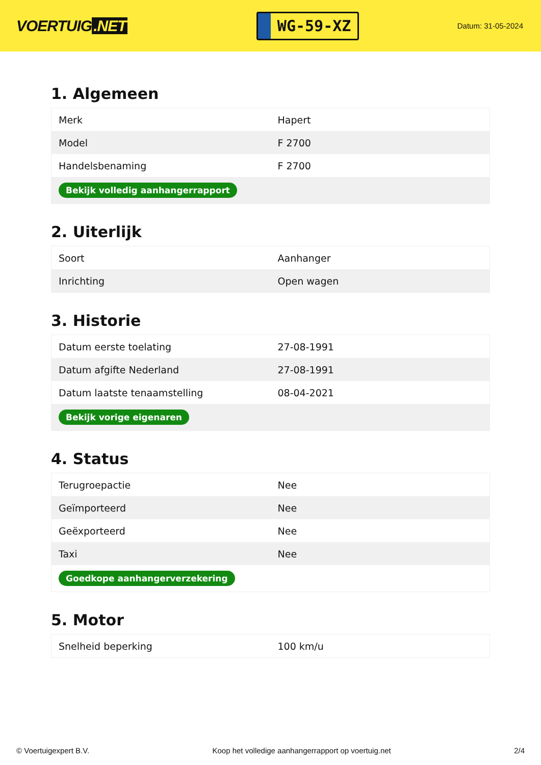VOERTUIG.NET
WG-59-XZ
Datum: 31-05-2024
1. Algemeen
| Merk | Hapert |
| Model | F 2700 |
| Handelsbenaming | F 2700 |
| Bekijk volledig aanhangerrapport | |
2. Uiterlijk
| Soort | Aanhanger |
| Inrichting | Open wagen |
3. Historie
| Datum eerste toelating | 27-08-1991 |
| Datum afgifte Nederland | 27-08-1991 |
| Datum laatste tenaamstelling | 08-04-2021 |
| Bekijk vorige eigenaren | |
4. Status
| Terugroepactie | Nee |
| Geïmporteerd | Nee |
| Geëxporteerd | Nee |
| Taxi | Nee |
| Goedkope aanhangerverzekering | |
5. Motor
| Snelheid beperking | 100 km/u |
© Voertuigexpert B.V. Koop het volledige aanhangerrapport op voertuig.net 2/4